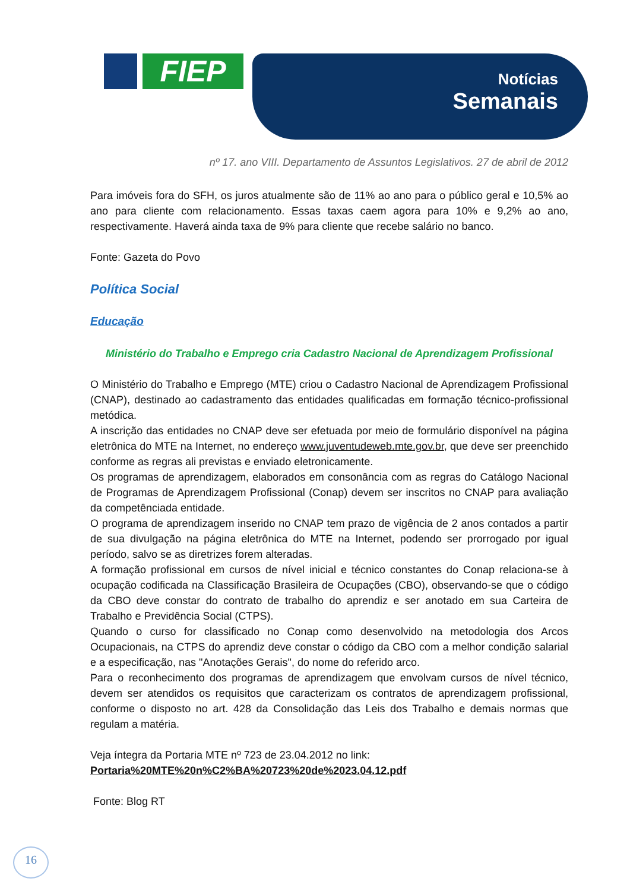FIEP
Notícias
Semanais
nº 17. ano VIII. Departamento de Assuntos Legislativos. 27 de abril de 2012
Para imóveis fora do SFH, os juros atualmente são de 11% ao ano para o público geral e 10,5% ao ano para cliente com relacionamento. Essas taxas caem agora para 10% e 9,2% ao ano, respectivamente. Haverá ainda taxa de 9% para cliente que recebe salário no banco.
Fonte: Gazeta do Povo
Política Social
Educação
Ministério do Trabalho e Emprego cria Cadastro Nacional de Aprendizagem Profissional
O Ministério do Trabalho e Emprego (MTE) criou o Cadastro Nacional de Aprendizagem Profissional (CNAP), destinado ao cadastramento das entidades qualificadas em formação técnico-profissional metódica.
A inscrição das entidades no CNAP deve ser efetuada por meio de formulário disponível na página eletrônica do MTE na Internet, no endereço www.juventudeweb.mte.gov.br, que deve ser preenchido conforme as regras ali previstas e enviado eletronicamente.
Os programas de aprendizagem, elaborados em consonância com as regras do Catálogo Nacional de Programas de Aprendizagem Profissional (Conap) devem ser inscritos no CNAP para avaliação da competênciada entidade.
O programa de aprendizagem inserido no CNAP tem prazo de vigência de 2 anos contados a partir de sua divulgação na página eletrônica do MTE na Internet, podendo ser prorrogado por igual período, salvo se as diretrizes forem alteradas.
A formação profissional em cursos de nível inicial e técnico constantes do Conap relaciona-se à ocupação codificada na Classificação Brasileira de Ocupações (CBO), observando-se que o código da CBO deve constar do contrato de trabalho do aprendiz e ser anotado em sua Carteira de Trabalho e Previdência Social (CTPS).
Quando o curso for classificado no Conap como desenvolvido na metodologia dos Arcos Ocupacionais, na CTPS do aprendiz deve constar o código da CBO com a melhor condição salarial e a especificação, nas "Anotações Gerais", do nome do referido arco.
Para o reconhecimento dos programas de aprendizagem que envolvam cursos de nível técnico, devem ser atendidos os requisitos que caracterizam os contratos de aprendizagem profissional, conforme o disposto no art. 428 da Consolidação das Leis dos Trabalho e demais normas que regulam a matéria.
Veja íntegra da Portaria MTE nº 723 de 23.04.2012 no link:
Portaria%20MTE%20n%C2%BA%20723%20de%2023.04.12.pdf
Fonte: Blog RT
16